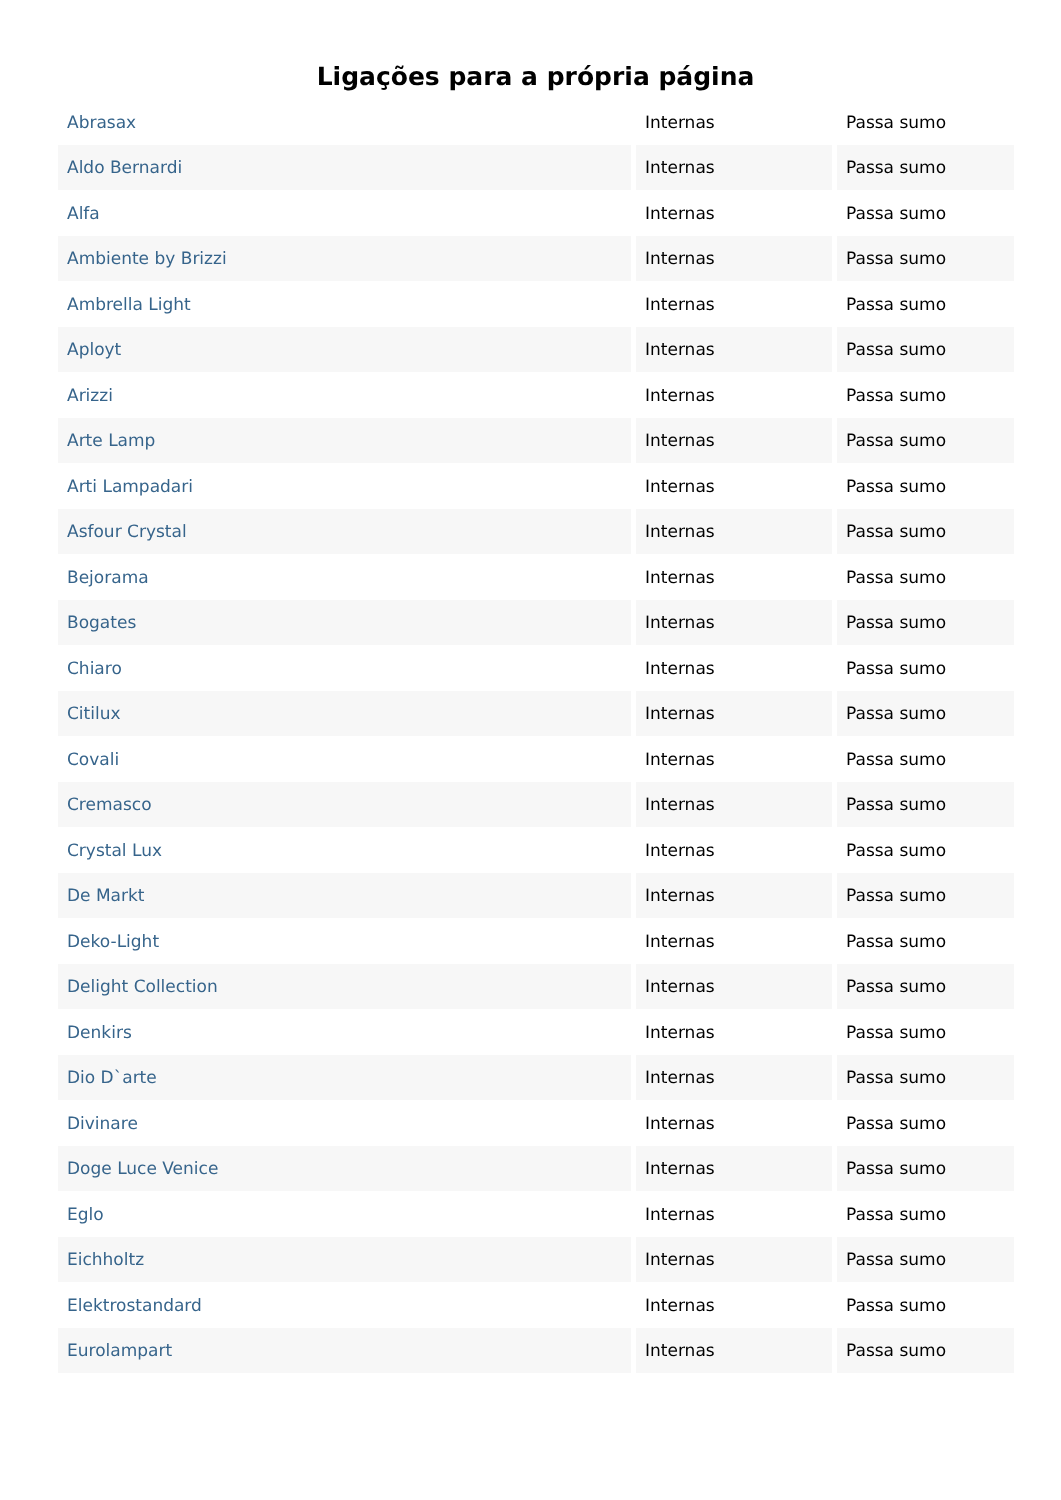Ligações para a própria página
| Abrasax | Internas | Passa sumo |
| Aldo Bernardi | Internas | Passa sumo |
| Alfa | Internas | Passa sumo |
| Ambiente by Brizzi | Internas | Passa sumo |
| Ambrella Light | Internas | Passa sumo |
| Aployt | Internas | Passa sumo |
| Arizzi | Internas | Passa sumo |
| Arte Lamp | Internas | Passa sumo |
| Arti Lampadari | Internas | Passa sumo |
| Asfour Crystal | Internas | Passa sumo |
| Bejorama | Internas | Passa sumo |
| Bogates | Internas | Passa sumo |
| Chiaro | Internas | Passa sumo |
| Citilux | Internas | Passa sumo |
| Covali | Internas | Passa sumo |
| Cremasco | Internas | Passa sumo |
| Crystal Lux | Internas | Passa sumo |
| De Markt | Internas | Passa sumo |
| Deko-Light | Internas | Passa sumo |
| Delight Collection | Internas | Passa sumo |
| Denkirs | Internas | Passa sumo |
| Dio D`arte | Internas | Passa sumo |
| Divinare | Internas | Passa sumo |
| Doge Luce Venice | Internas | Passa sumo |
| Eglo | Internas | Passa sumo |
| Eichholtz | Internas | Passa sumo |
| Elektrostandard | Internas | Passa sumo |
| Eurolampart | Internas | Passa sumo |